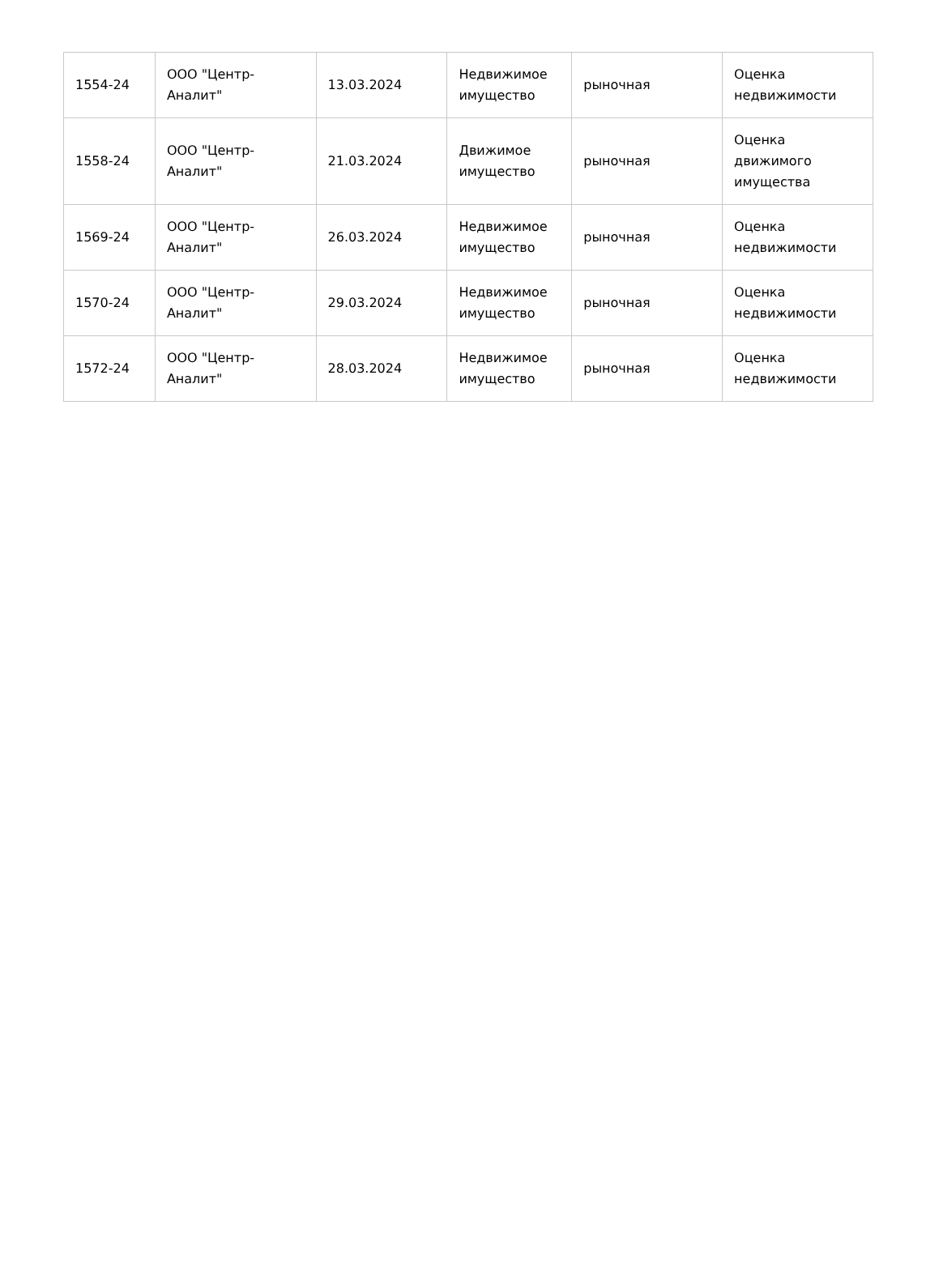| 1554-24 | ООО "Центр-Аналит" | 13.03.2024 | Недвижимое имущество | рыночная | Оценка недвижимости |
| 1558-24 | ООО "Центр-Аналит" | 21.03.2024 | Движимое имущество | рыночная | Оценка движимого имущества |
| 1569-24 | ООО "Центр-Аналит" | 26.03.2024 | Недвижимое имущество | рыночная | Оценка недвижимости |
| 1570-24 | ООО "Центр-Аналит" | 29.03.2024 | Недвижимое имущество | рыночная | Оценка недвижимости |
| 1572-24 | ООО "Центр-Аналит" | 28.03.2024 | Недвижимое имущество | рыночная | Оценка недвижимости |